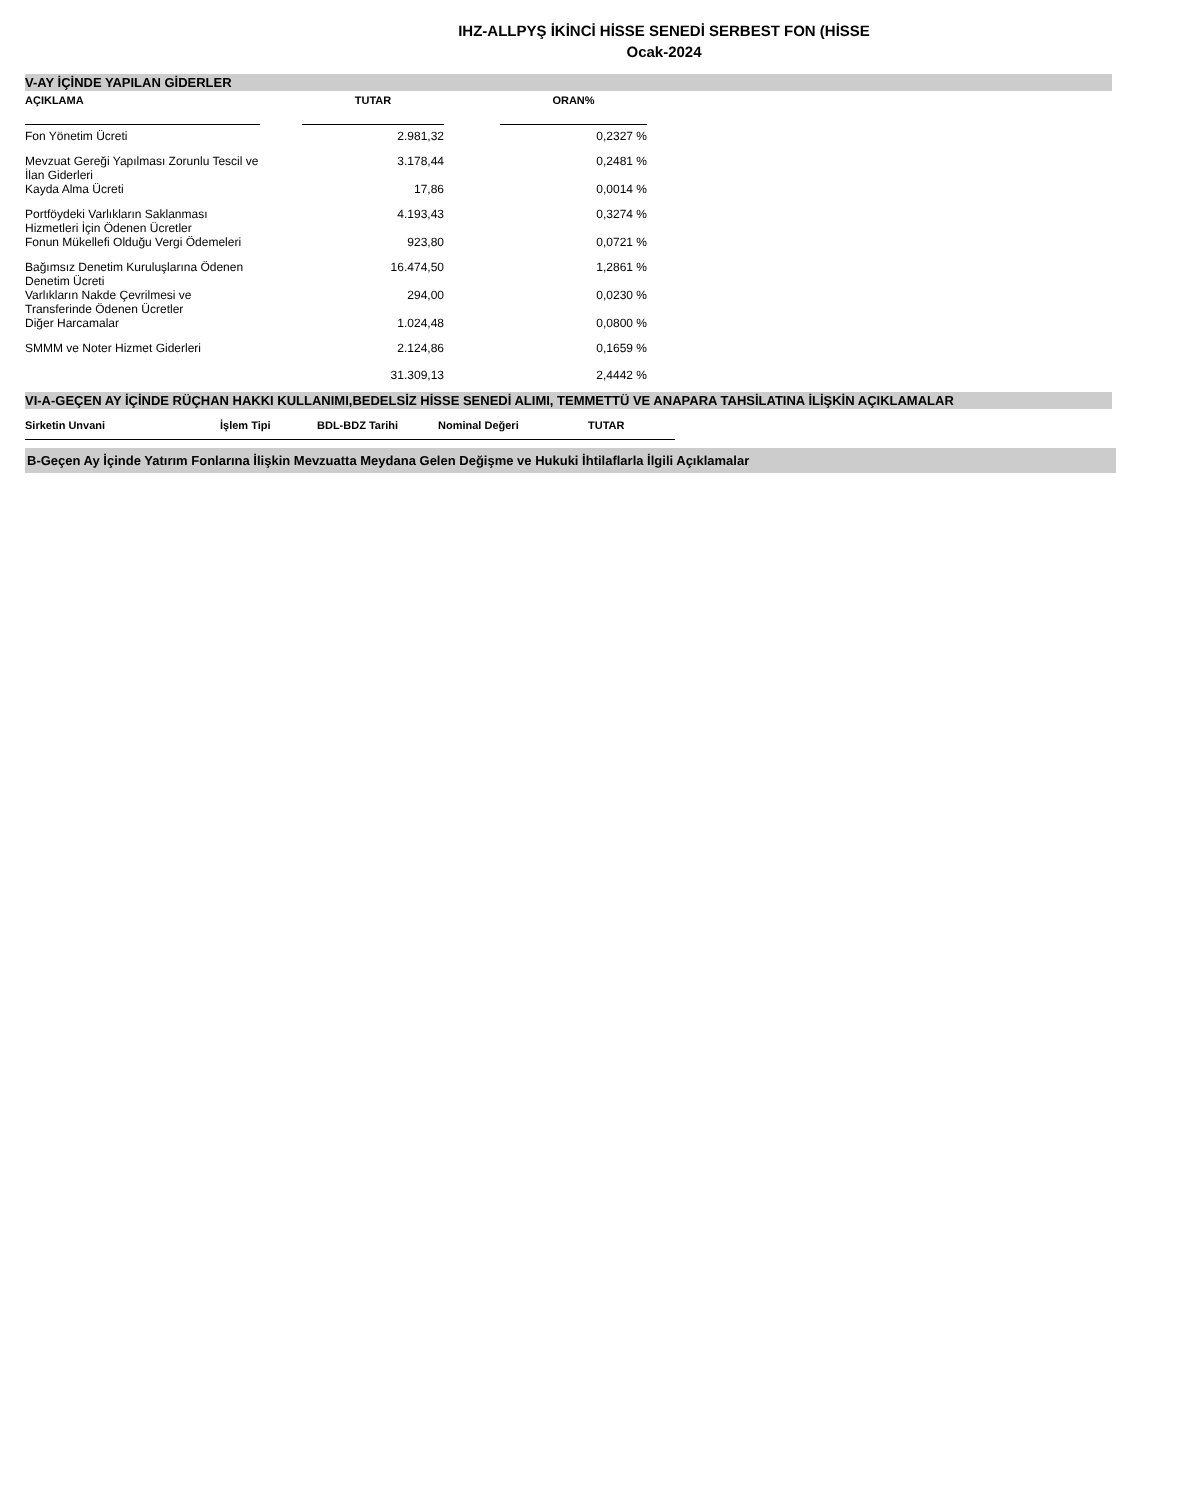IHZ-ALLPYŞ İKİNCİ HİSSE SENEDİ SERBEST FON (HİSSE
Ocak-2024
V-AY İÇİNDE YAPILAN GİDERLER
| AÇIKLAMA | | TUTAR | | ORAN% |
| --- | --- | --- | --- | --- |
| Fon Yönetim Ücreti | | 2.981,32 | | 0,2327 % |
| Mevzuat Gereği Yapılması Zorunlu Tescil ve İlan Giderleri | | 3.178,44 | | 0,2481 % |
| Kayda Alma Ücreti | | 17,86 | | 0,0014 % |
| Portföydeki Varlıkların Saklanması Hizmetleri İçin Ödenen Ücretler | | 4.193,43 | | 0,3274 % |
| Fonun Mükellefi Olduğu Vergi Ödemeleri | | 923,80 | | 0,0721 % |
| Bağımsız Denetim Kuruluşlarına Ödenen Denetim Ücreti | | 16.474,50 | | 1,2861 % |
| Varlıkların Nakde Çevrilmesi ve Transferinde Ödenen Ücretler | | 294,00 | | 0,0230 % |
| Diğer Harcamalar | | 1.024,48 | | 0,0800 % |
| SMMM ve Noter Hizmet Giderleri | | 2.124,86 | | 0,1659 % |
| | | 31.309,13 | | 2,4442 % |
VI-A-GEÇEN AY İÇİNDE RÜÇHAN HAKKI KULLANIMI,BEDELSİZ HİSSE SENEDİ ALIMI, TEMMETTÜ VE ANAPARA TAHSİLATINA İLİŞKİN AÇIKLAMALAR
| Sirketin Unvani | İşlem Tipi | BDL-BDZ Tarihi | Nominal Değeri | TUTAR |
| --- | --- | --- | --- | --- |
B-Geçen Ay İçinde Yatırım Fonlarına İlişkin Mevzuatta Meydana Gelen Değişme ve Hukuki İhtilaflarla İlgili Açıklamalar